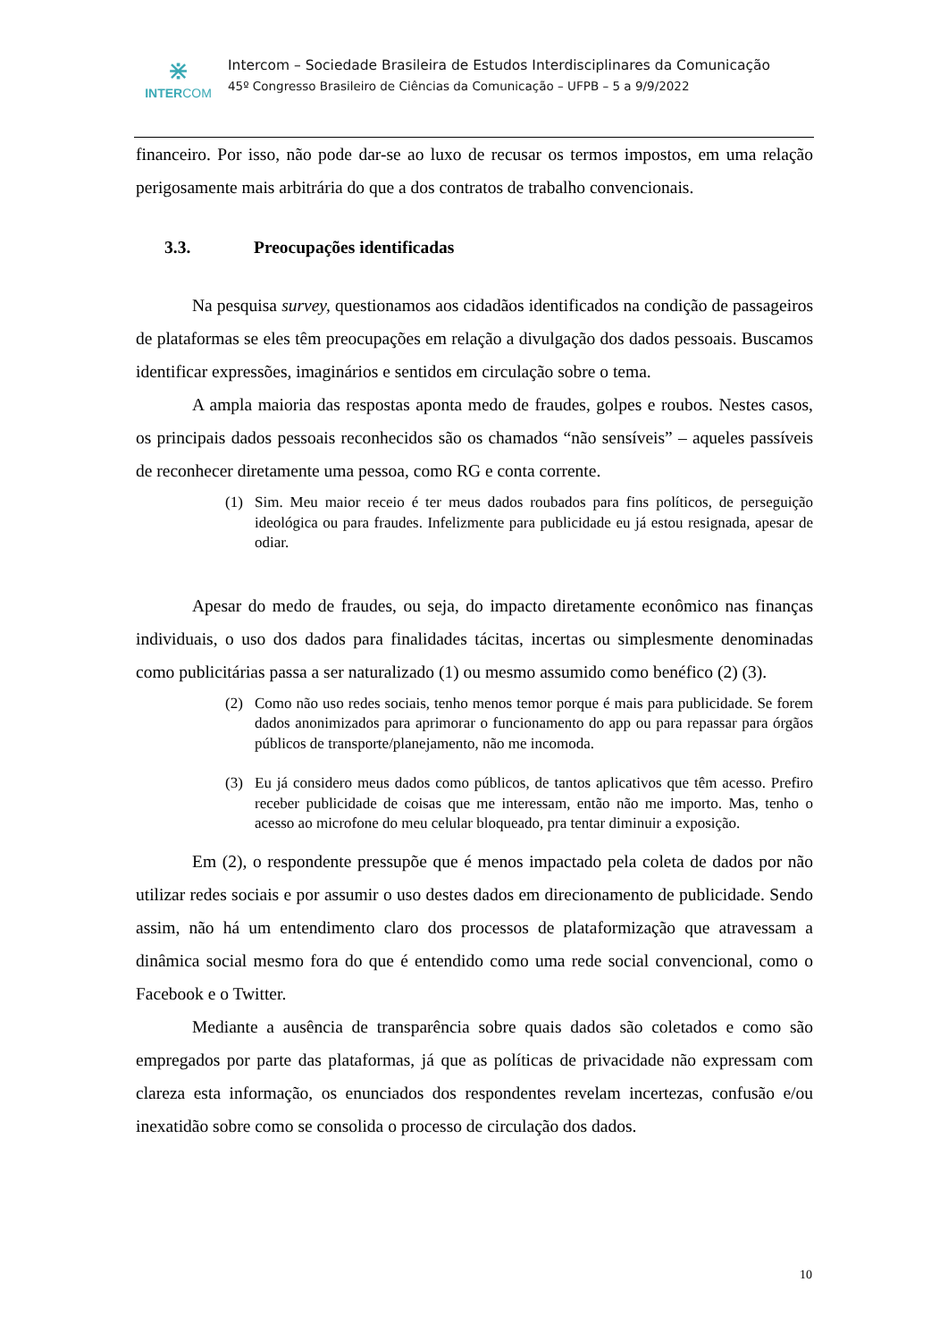⋇
INTERCOM
Intercom – Sociedade Brasileira de Estudos Interdisciplinares da Comunicação
45º Congresso Brasileiro de Ciências da Comunicação – UFPB – 5 a 9/9/2022
financeiro. Por isso, não pode dar-se ao luxo de recusar os termos impostos, em uma relação perigosamente mais arbitrária do que a dos contratos de trabalho convencionais.
3.3. Preocupações identificadas
Na pesquisa survey, questionamos aos cidadãos identificados na condição de passageiros de plataformas se eles têm preocupações em relação a divulgação dos dados pessoais. Buscamos identificar expressões, imaginários e sentidos em circulação sobre o tema.
A ampla maioria das respostas aponta medo de fraudes, golpes e roubos. Nestes casos, os principais dados pessoais reconhecidos são os chamados “não sensíveis” – aqueles passíveis de reconhecer diretamente uma pessoa, como RG e conta corrente.
(1) Sim. Meu maior receio é ter meus dados roubados para fins políticos, de perseguição ideológica ou para fraudes. Infelizmente para publicidade eu já estou resignada, apesar de odiar.
Apesar do medo de fraudes, ou seja, do impacto diretamente econômico nas finanças individuais, o uso dos dados para finalidades tácitas, incertas ou simplesmente denominadas como publicitárias passa a ser naturalizado (1) ou mesmo assumido como benéfico (2) (3).
(2) Como não uso redes sociais, tenho menos temor porque é mais para publicidade. Se forem dados anonimizados para aprimorar o funcionamento do app ou para repassar para órgãos públicos de transporte/planejamento, não me incomoda.
(3) Eu já considero meus dados como públicos, de tantos aplicativos que têm acesso. Prefiro receber publicidade de coisas que me interessam, então não me importo. Mas, tenho o acesso ao microfone do meu celular bloqueado, pra tentar diminuir a exposição.
Em (2), o respondente pressupõe que é menos impactado pela coleta de dados por não utilizar redes sociais e por assumir o uso destes dados em direcionamento de publicidade. Sendo assim, não há um entendimento claro dos processos de plataformização que atravessam a dinâmica social mesmo fora do que é entendido como uma rede social convencional, como o Facebook e o Twitter.
Mediante a ausência de transparência sobre quais dados são coletados e como são empregados por parte das plataformas, já que as políticas de privacidade não expressam com clareza esta informação, os enunciados dos respondentes revelam incertezas, confusão e/ou inexatidão sobre como se consolida o processo de circulação dos dados.
10